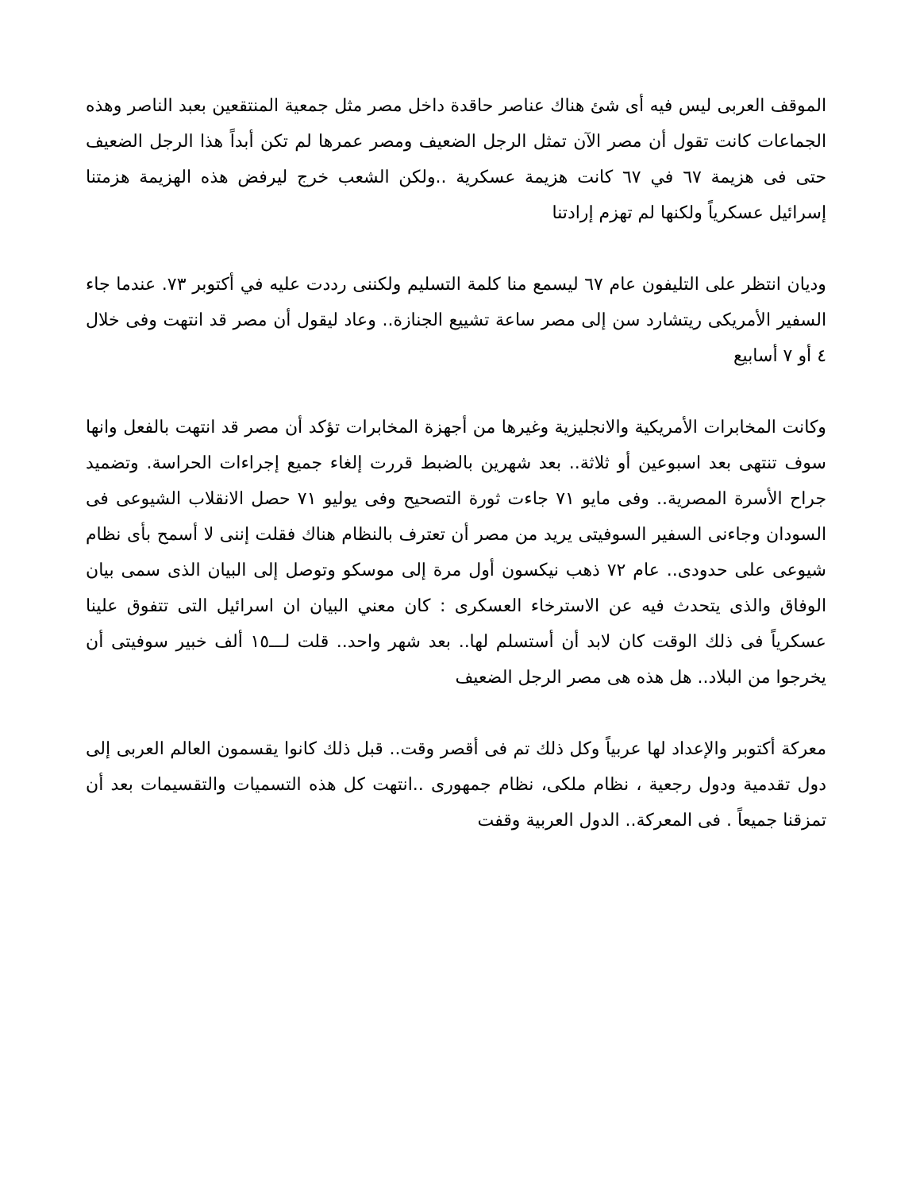الموقف العربى ليس فيه أى شئ هناك عناصر حاقدة داخل مصر مثل جمعية المنتقعين بعبد الناصر وهذه الجماعات كانت تقول أن مصر الآن تمثل الرجل الضعيف ومصر عمرها لم تكن أبداً هذا الرجل الضعيف حتى فى هزيمة ٦٧ في ٦٧ كانت هزيمة عسكرية ..ولكن الشعب خرج ليرفض هذه الهزيمة هزمتنا إسرائيل عسكرياً ولكنها لم تهزم إرادتنا
وديان انتظر على التليفون عام ٦٧ ليسمع منا كلمة التسليم ولكننى رددت عليه في أكتوبر ٧٣. عندما جاء السفير الأمريكى ريتشارد سن إلى مصر ساعة تشييع الجنازة.. وعاد ليقول أن مصر قد انتهت وفى خلال ٤ أو ٧ أسابيع
وكانت المخابرات الأمريكية والانجليزية وغيرها من أجهزة المخابرات تؤكد أن مصر قد انتهت بالفعل وانها سوف تنتهى بعد اسبوعين أو ثلاثة.. بعد شهرين بالضبط قررت إلغاء جميع إجراءات الحراسة. وتضميد جراح الأسرة المصرية.. وفى مايو ٧١ جاءت ثورة التصحيح وفى يوليو ٧١ حصل الانقلاب الشيوعى فى السودان وجاءنى السفير السوفيتى يريد من مصر أن تعترف بالنظام هناك فقلت إننى لا أسمح بأى نظام شيوعى على حدودى.. عام ٧٢ ذهب نيكسون أول مرة إلى موسكو وتوصل إلى البيان الذى سمى بيان الوفاق والذى يتحدث فيه عن الاسترخاء العسكرى : كان معني البيان ان اسرائيل التى تتفوق علينا عسكرياً فى ذلك الوقت كان لابد أن أستسلم لها.. بعد شهر واحد.. قلت لـــ١٥ ألف خبير سوفيتى أن يخرجوا من البلاد.. هل هذه هى مصر الرجل الضعيف
معركة أكتوبر والإعداد لها عربياً وكل ذلك تم فى أقصر وقت.. قبل ذلك كانوا يقسمون العالم العربى إلى دول تقدمية ودول رجعية ، نظام ملكى، نظام جمهورى ..انتهت كل هذه التسميات والتقسيمات بعد أن تمزقنا جميعاً . فى المعركة.. الدول العربية وقفت